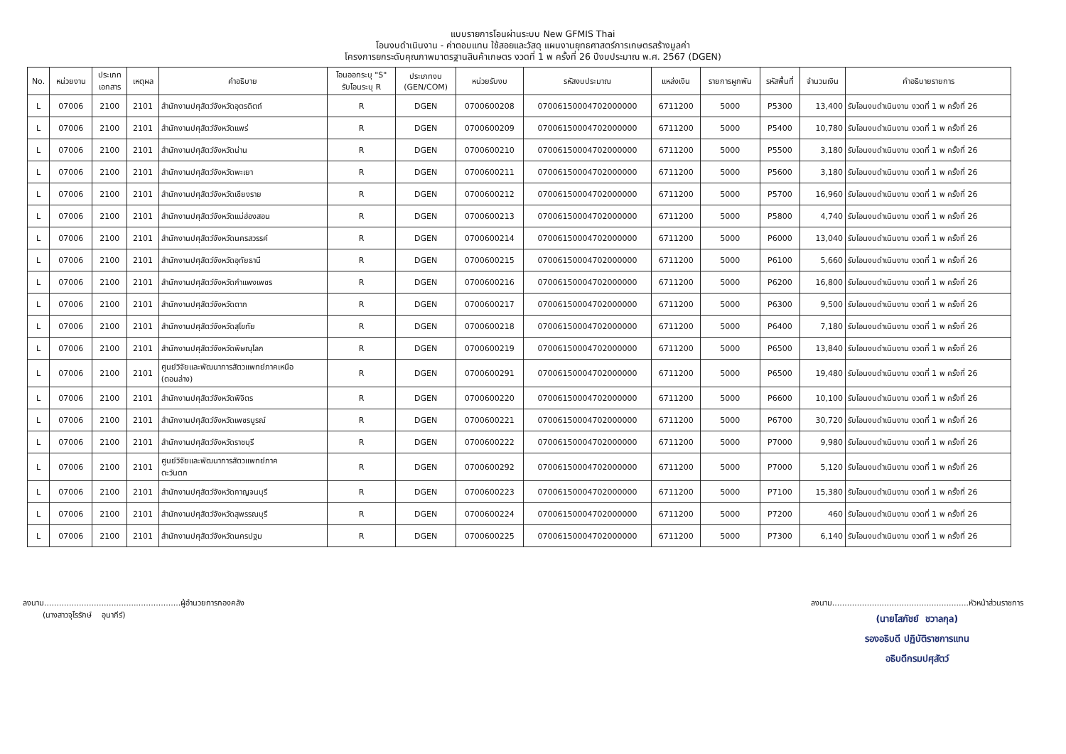แบบรายการโอนผ่านระบบ New GFMIS Thai
โอนงบดำเนินงาน - ค่าตอบแทน ใช้สอยและวัสดุ แผนงานยุทธศาสตร์การเกษตรสร้างมูลค่า
โครงการยกระดับคุณภาพมาตรฐานสินค้าเกษตร งวดที่ 1 พ ครั้งที่ 26 ปีงบประมาณ พ.ศ. 2567 (DGEN)
| No. | หน่วยงาน | ประเภท เอกสาร | เหตุผล | คำอธิบาย | โอนออกระบุ "S" รับโอนระบุ R | ประเภทงบ (GEN/COM) | หน่วยรับงบ | รหัสงบประมาณ | แหล่งเงิน | รายการผูกพัน | รหัสพื้นที่ | จำนวนเงิน | คำอธิบายรายการ |
| --- | --- | --- | --- | --- | --- | --- | --- | --- | --- | --- | --- | --- | --- |
| L | 07006 | 2100 | 2101 | สำนักงานปศุสัตว์จังหวัดอุตรดิตถ์ | R | DGEN | 0700600208 | 07006150004702000000 | 6711200 | 5000 | P5300 | 13,400 | รับโอนงบดำเนินงาน งวดที่ 1 พ ครั้งที่ 26 |
| L | 07006 | 2100 | 2101 | สำนักงานปศุสัตว์จังหวัดแพร่ | R | DGEN | 0700600209 | 07006150004702000000 | 6711200 | 5000 | P5400 | 10,780 | รับโอนงบดำเนินงาน งวดที่ 1 พ ครั้งที่ 26 |
| L | 07006 | 2100 | 2101 | สำนักงานปศุสัตว์จังหวัดน่าน | R | DGEN | 0700600210 | 07006150004702000000 | 6711200 | 5000 | P5500 | 3,180 | รับโอนงบดำเนินงาน งวดที่ 1 พ ครั้งที่ 26 |
| L | 07006 | 2100 | 2101 | สำนักงานปศุสัตว์จังหวัดพะเยา | R | DGEN | 0700600211 | 07006150004702000000 | 6711200 | 5000 | P5600 | 3,180 | รับโอนงบดำเนินงาน งวดที่ 1 พ ครั้งที่ 26 |
| L | 07006 | 2100 | 2101 | สำนักงานปศุสัตว์จังหวัดเชียงราย | R | DGEN | 0700600212 | 07006150004702000000 | 6711200 | 5000 | P5700 | 16,960 | รับโอนงบดำเนินงาน งวดที่ 1 พ ครั้งที่ 26 |
| L | 07006 | 2100 | 2101 | สำนักงานปศุสัตว์จังหวัดแม่ฮ่องสอน | R | DGEN | 0700600213 | 07006150004702000000 | 6711200 | 5000 | P5800 | 4,740 | รับโอนงบดำเนินงาน งวดที่ 1 พ ครั้งที่ 26 |
| L | 07006 | 2100 | 2101 | สำนักงานปศุสัตว์จังหวัดนครสวรรค์ | R | DGEN | 0700600214 | 07006150004702000000 | 6711200 | 5000 | P6000 | 13,040 | รับโอนงบดำเนินงาน งวดที่ 1 พ ครั้งที่ 26 |
| L | 07006 | 2100 | 2101 | สำนักงานปศุสัตว์จังหวัดอุทัยธานี | R | DGEN | 0700600215 | 07006150004702000000 | 6711200 | 5000 | P6100 | 5,660 | รับโอนงบดำเนินงาน งวดที่ 1 พ ครั้งที่ 26 |
| L | 07006 | 2100 | 2101 | สำนักงานปศุสัตว์จังหวัดกำแพงเพชร | R | DGEN | 0700600216 | 07006150004702000000 | 6711200 | 5000 | P6200 | 16,800 | รับโอนงบดำเนินงาน งวดที่ 1 พ ครั้งที่ 26 |
| L | 07006 | 2100 | 2101 | สำนักงานปศุสัตว์จังหวัดตาก | R | DGEN | 0700600217 | 07006150004702000000 | 6711200 | 5000 | P6300 | 9,500 | รับโอนงบดำเนินงาน งวดที่ 1 พ ครั้งที่ 26 |
| L | 07006 | 2100 | 2101 | สำนักงานปศุสัตว์จังหวัดสุโขทัย | R | DGEN | 0700600218 | 07006150004702000000 | 6711200 | 5000 | P6400 | 7,180 | รับโอนงบดำเนินงาน งวดที่ 1 พ ครั้งที่ 26 |
| L | 07006 | 2100 | 2101 | สำนักงานปศุสัตว์จังหวัดพิษณุโลก | R | DGEN | 0700600219 | 07006150004702000000 | 6711200 | 5000 | P6500 | 13,840 | รับโอนงบดำเนินงาน งวดที่ 1 พ ครั้งที่ 26 |
| L | 07006 | 2100 | 2101 | ศูนย์วิจัยและพัฒนาการสัตวแพทย์ภาคเหนือ (ตอนล่าง) | R | DGEN | 0700600291 | 07006150004702000000 | 6711200 | 5000 | P6500 | 19,480 | รับโอนงบดำเนินงาน งวดที่ 1 พ ครั้งที่ 26 |
| L | 07006 | 2100 | 2101 | สำนักงานปศุสัตว์จังหวัดพิจิตร | R | DGEN | 0700600220 | 07006150004702000000 | 6711200 | 5000 | P6600 | 10,100 | รับโอนงบดำเนินงาน งวดที่ 1 พ ครั้งที่ 26 |
| L | 07006 | 2100 | 2101 | สำนักงานปศุสัตว์จังหวัดเพชรบูรณ์ | R | DGEN | 0700600221 | 07006150004702000000 | 6711200 | 5000 | P6700 | 30,720 | รับโอนงบดำเนินงาน งวดที่ 1 พ ครั้งที่ 26 |
| L | 07006 | 2100 | 2101 | สำนักงานปศุสัตว์จังหวัดราชบุรี | R | DGEN | 0700600222 | 07006150004702000000 | 6711200 | 5000 | P7000 | 9,980 | รับโอนงบดำเนินงาน งวดที่ 1 พ ครั้งที่ 26 |
| L | 07006 | 2100 | 2101 | ศูนย์วิจัยและพัฒนาการสัตวแพทย์ภาค ตะวันตก | R | DGEN | 0700600292 | 07006150004702000000 | 6711200 | 5000 | P7000 | 5,120 | รับโอนงบดำเนินงาน งวดที่ 1 พ ครั้งที่ 26 |
| L | 07006 | 2100 | 2101 | สำนักงานปศุสัตว์จังหวัดกาญจนบุรี | R | DGEN | 0700600223 | 07006150004702000000 | 6711200 | 5000 | P7100 | 15,380 | รับโอนงบดำเนินงาน งวดที่ 1 พ ครั้งที่ 26 |
| L | 07006 | 2100 | 2101 | สำนักงานปศุสัตว์จังหวัดสุพรรณบุรี | R | DGEN | 0700600224 | 07006150004702000000 | 6711200 | 5000 | P7200 | 460 | รับโอนงบดำเนินงาน งวดที่ 1 พ ครั้งที่ 26 |
| L | 07006 | 2100 | 2101 | สำนักงานปศุสัตว์จังหวัดนครปฐม | R | DGEN | 0700600225 | 07006150004702000000 | 6711200 | 5000 | P7300 | 6,140 | รับโอนงบดำเนินงาน งวดที่ 1 พ ครั้งที่ 26 |
ลงนาม.......................................................ผู้อำนวยการกองคลัง
(นางสาวจุไรรักษ์ อุนาภีร์)
ลงนาม.......................................................หัวหน้าส่วนราชการ
(นายโสภัชย์ ชวาลกุล)
รองอธิบดี ปฏิบัติราชการแทน
อธิบดีกรมปศุสัตว์